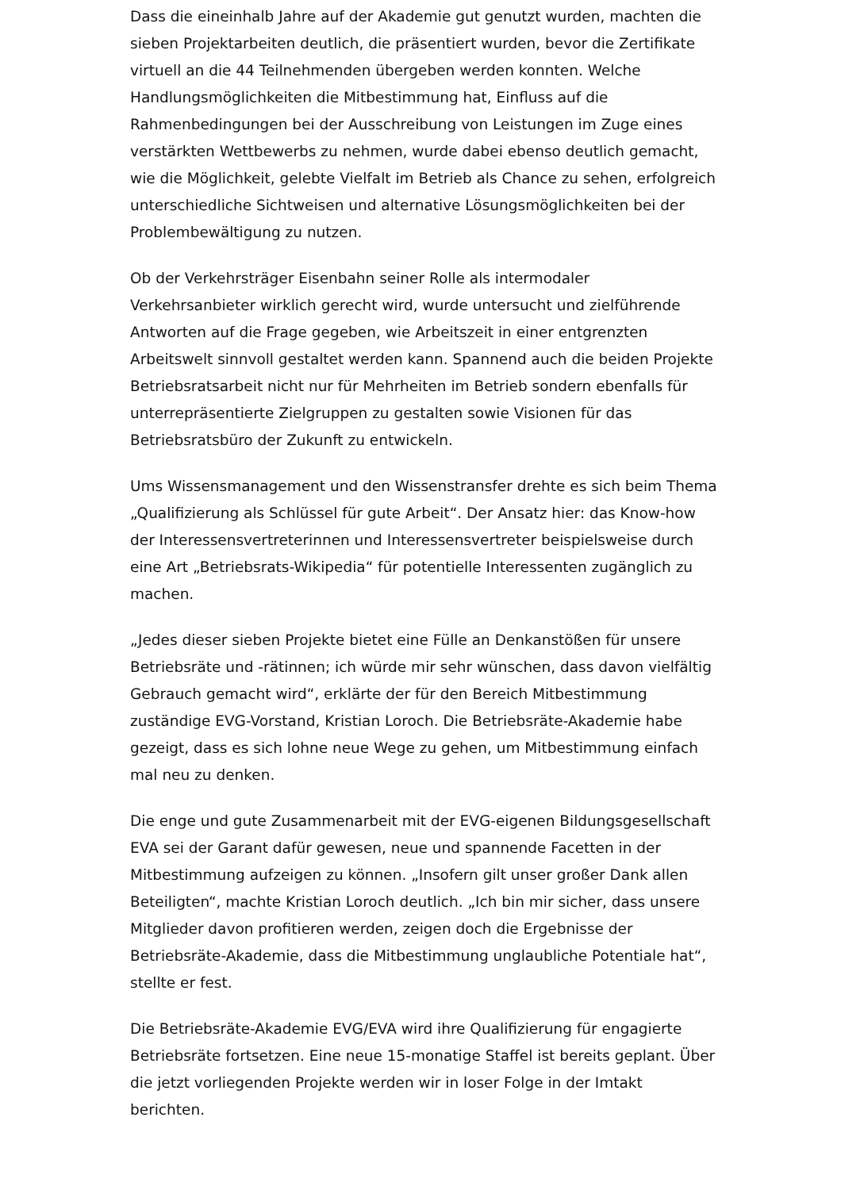Dass die eineinhalb Jahre auf der Akademie gut genutzt wurden, machten die sieben Projektarbeiten deutlich, die präsentiert wurden, bevor die Zertifikate virtuell an die 44 Teilnehmenden übergeben werden konnten. Welche Handlungsmöglichkeiten die Mitbestimmung hat, Einfluss auf die Rahmenbedingungen bei der Ausschreibung von Leistungen im Zuge eines verstärkten Wettbewerbs zu nehmen, wurde dabei ebenso deutlich gemacht, wie die Möglichkeit, gelebte Vielfalt im Betrieb als Chance zu sehen, erfolgreich unterschiedliche Sichtweisen und alternative Lösungsmöglichkeiten bei der Problembewältigung zu nutzen.
Ob der Verkehrsträger Eisenbahn seiner Rolle als intermodaler Verkehrsanbieter wirklich gerecht wird, wurde untersucht und zielführende Antworten auf die Frage gegeben, wie Arbeitszeit in einer entgrenzten Arbeitswelt sinnvoll gestaltet werden kann. Spannend auch die beiden Projekte Betriebsratsarbeit nicht nur für Mehrheiten im Betrieb sondern ebenfalls für unterrepräsentierte Zielgruppen zu gestalten sowie Visionen für das Betriebsratsbüro der Zukunft zu entwickeln.
Ums Wissensmanagement und den Wissenstransfer drehte es sich beim Thema „Qualifizierung als Schlüssel für gute Arbeit“. Der Ansatz hier: das Know-how der Interessensvertreterinnen und Interessensvertreter beispielsweise durch eine Art „Betriebsrats-Wikipedia“ für potentielle Interessenten zugänglich zu machen.
„Jedes dieser sieben Projekte bietet eine Fülle an Denkanstößen für unsere Betriebsräte und -rätinnen; ich würde mir sehr wünschen, dass davon vielfältig Gebrauch gemacht wird“, erklärte der für den Bereich Mitbestimmung zuständige EVG-Vorstand, Kristian Loroch. Die Betriebsräte-Akademie habe gezeigt, dass es sich lohne neue Wege zu gehen, um Mitbestimmung einfach mal neu zu denken.
Die enge und gute Zusammenarbeit mit der EVG-eigenen Bildungsgesellschaft EVA sei der Garant dafür gewesen, neue und spannende Facetten in der Mitbestimmung aufzeigen zu können. „Insofern gilt unser großer Dank allen Beteiligten“, machte Kristian Loroch deutlich. „Ich bin mir sicher, dass unsere Mitglieder davon profitieren werden, zeigen doch die Ergebnisse der Betriebsräte-Akademie, dass die Mitbestimmung unglaubliche Potentiale hat“, stellte er fest.
Die Betriebsräte-Akademie EVG/EVA wird ihre Qualifizierung für engagierte Betriebsräte fortsetzen. Eine neue 15-monatige Staffel ist bereits geplant. Über die jetzt vorliegenden Projekte werden wir in loser Folge in der Imtakt berichten.